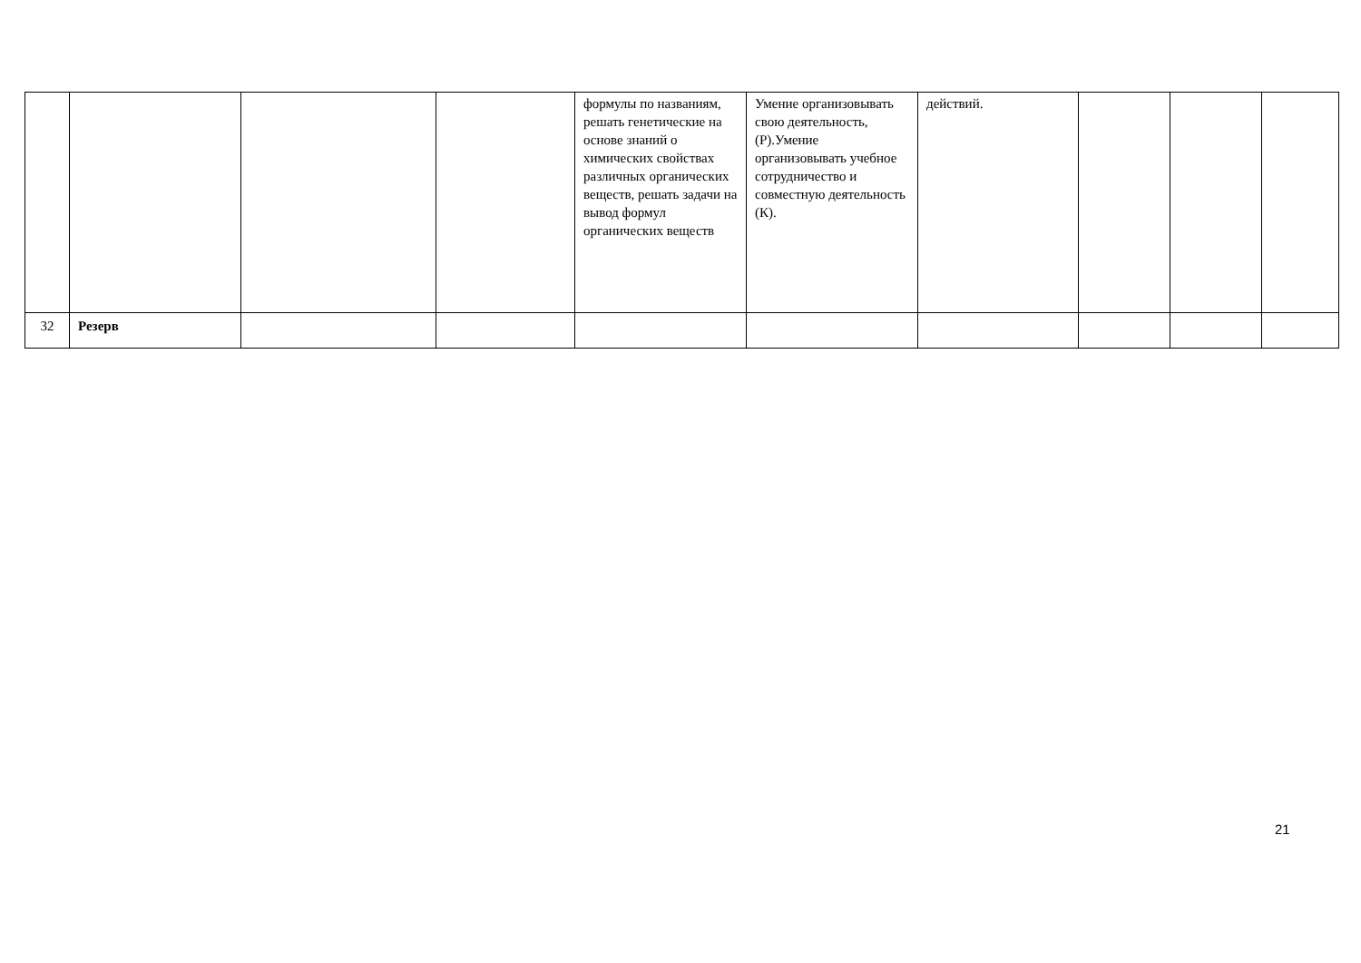| | | | | формулы по названиям, решать генетические на основе знаний о химических свойствах различных органических веществ, решать задачи на вывод формул органических веществ | Умение организовывать свою деятельность, (Р).Умение организовывать учебное сотрудничество и совместную деятельность (К). | действий. | | | |
| 32 | Резерв | | | | | | | | |
21